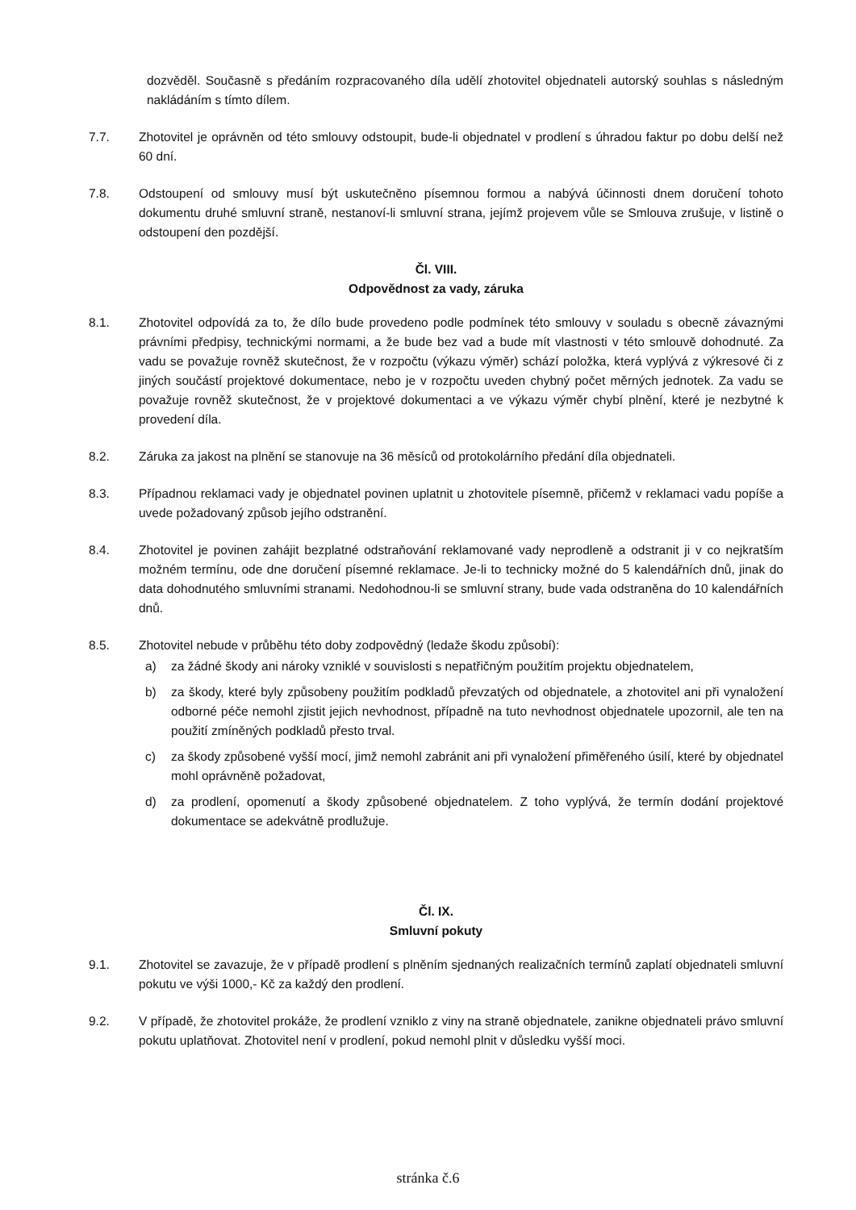dozvěděl. Současně s předáním rozpracovaného díla udělí zhotovitel objednateli autorský souhlas s následným nakládáním s tímto dílem.
7.7. Zhotovitel je oprávněn od této smlouvy odstoupit, bude-li objednatel v prodlení s úhradou faktur po dobu delší než 60 dní.
7.8. Odstoupení od smlouvy musí být uskutečněno písemnou formou a nabývá účinnosti dnem doručení tohoto dokumentu druhé smluvní straně, nestanoví-li smluvní strana, jejímž projevem vůle se Smlouva zrušuje, v listině o odstoupení den pozdější.
Čl. VIII.
Odpovědnost za vady, záruka
8.1. Zhotovitel odpovídá za to, že dílo bude provedeno podle podmínek této smlouvy v souladu s obecně závaznými právními předpisy, technickými normami, a že bude bez vad a bude mít vlastnosti v této smlouvě dohodnuté. Za vadu se považuje rovněž skutečnost, že v rozpočtu (výkazu výměr) schází položka, která vyplývá z výkresové či z jiných součástí projektové dokumentace, nebo je v rozpočtu uveden chybný počet měrných jednotek. Za vadu se považuje rovněž skutečnost, že v projektové dokumentaci a ve výkazu výměr chybí plnění, které je nezbytné k provedení díla.
8.2. Záruka za jakost na plnění se stanovuje na 36 měsíců od protokolárního předání díla objednateli.
8.3. Případnou reklamaci vady je objednatel povinen uplatnit u zhotovitele písemně, přičemž v reklamaci vadu popíše a uvede požadovaný způsob jejího odstranění.
8.4. Zhotovitel je povinen zahájit bezplatné odstraňování reklamované vady neprodleně a odstranit ji v co nejkratším možném termínu, ode dne doručení písemné reklamace. Je-li to technicky možné do 5 kalendářních dnů, jinak do data dohodnutého smluvními stranami. Nedohodnou-li se smluvní strany, bude vada odstraněna do 10 kalendářních dnů.
8.5. Zhotovitel nebude v průběhu této doby zodpovědný (ledaže škodu způsobí):
a) za žádné škody ani nároky vzniklé v souvislosti s nepatřičným použitím projektu objednatelem,
b) za škody, které byly způsobeny použitím podkladů převzatých od objednatele, a zhotovitel ani při vynaložení odborné péče nemohl zjistit jejich nevhodnost, případně na tuto nevhodnost objednatele upozornil, ale ten na použití zmíněných podkladů přesto trval.
c) za škody způsobené vyšší mocí, jimž nemohl zabránit ani při vynaložení přiměřeného úsilí, které by objednatel mohl oprávněně požadovat,
d) za prodlení, opomenutí a škody způsobené objednatelem. Z toho vyplývá, že termín dodání projektové dokumentace se adekvátně prodlužuje.
Čl. IX.
Smluvní pokuty
9.1. Zhotovitel se zavazuje, že v případě prodlení s plněním sjednaných realizačních termínů zaplatí objednateli smluvní pokutu ve výši 1000,- Kč za každý den prodlení.
9.2. V případě, že zhotovitel prokáže, že prodlení vzniklo z viny na straně objednatele, zanikne objednateli právo smluvní pokutu uplatňovat. Zhotovitel není v prodlení, pokud nemohl plnit v důsledku vyšší moci.
stránka č.6